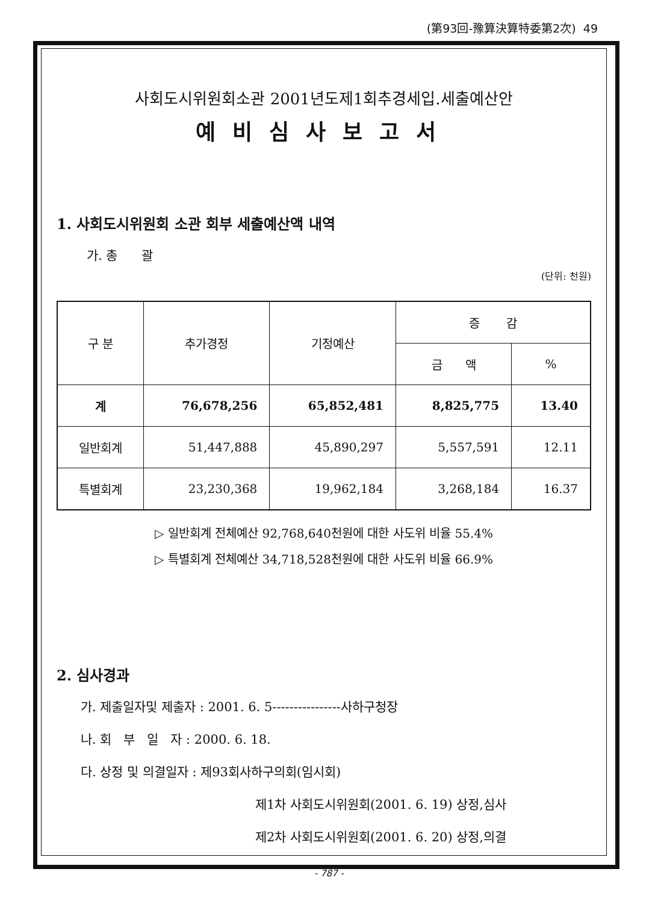(第93回-豫算決算特委第2次) 49
사회도시위원회소관 2001년도제1회추경세입.세출예산안
예비심사보고서
1. 사회도시위원회 소관 회부 세출예산액 내역
가. 총 괄
(단위: 천원)
| 구 분 | 추가경정 | 기정예산 | 증 감 | |
| --- | --- | --- | --- | --- |
| | | | 금 액 | % |
| 계 | 76,678,256 | 65,852,481 | 8,825,775 | 13.40 |
| 일반회계 | 51,447,888 | 45,890,297 | 5,557,591 | 12.11 |
| 특별회계 | 23,230,368 | 19,962,184 | 3,268,184 | 16.37 |
▷ 일반회계 전체예산 92,768,640천원에 대한 사도위 비율 55.4%
▷ 특별회계 전체예산 34,718,528천원에 대한 사도위 비율 66.9%
2. 심사경과
가. 제출일자및 제출자 : 2001. 6. 5----------------사하구청장
나. 회 부 일 자 : 2000. 6. 18.
다. 상정 및 의결일자 : 제93회사하구의회(임시회)
제1차 사회도시위원회(2001. 6. 19) 상정,심사
제2차 사회도시위원회(2001. 6. 20) 상정,의결
- 787 -